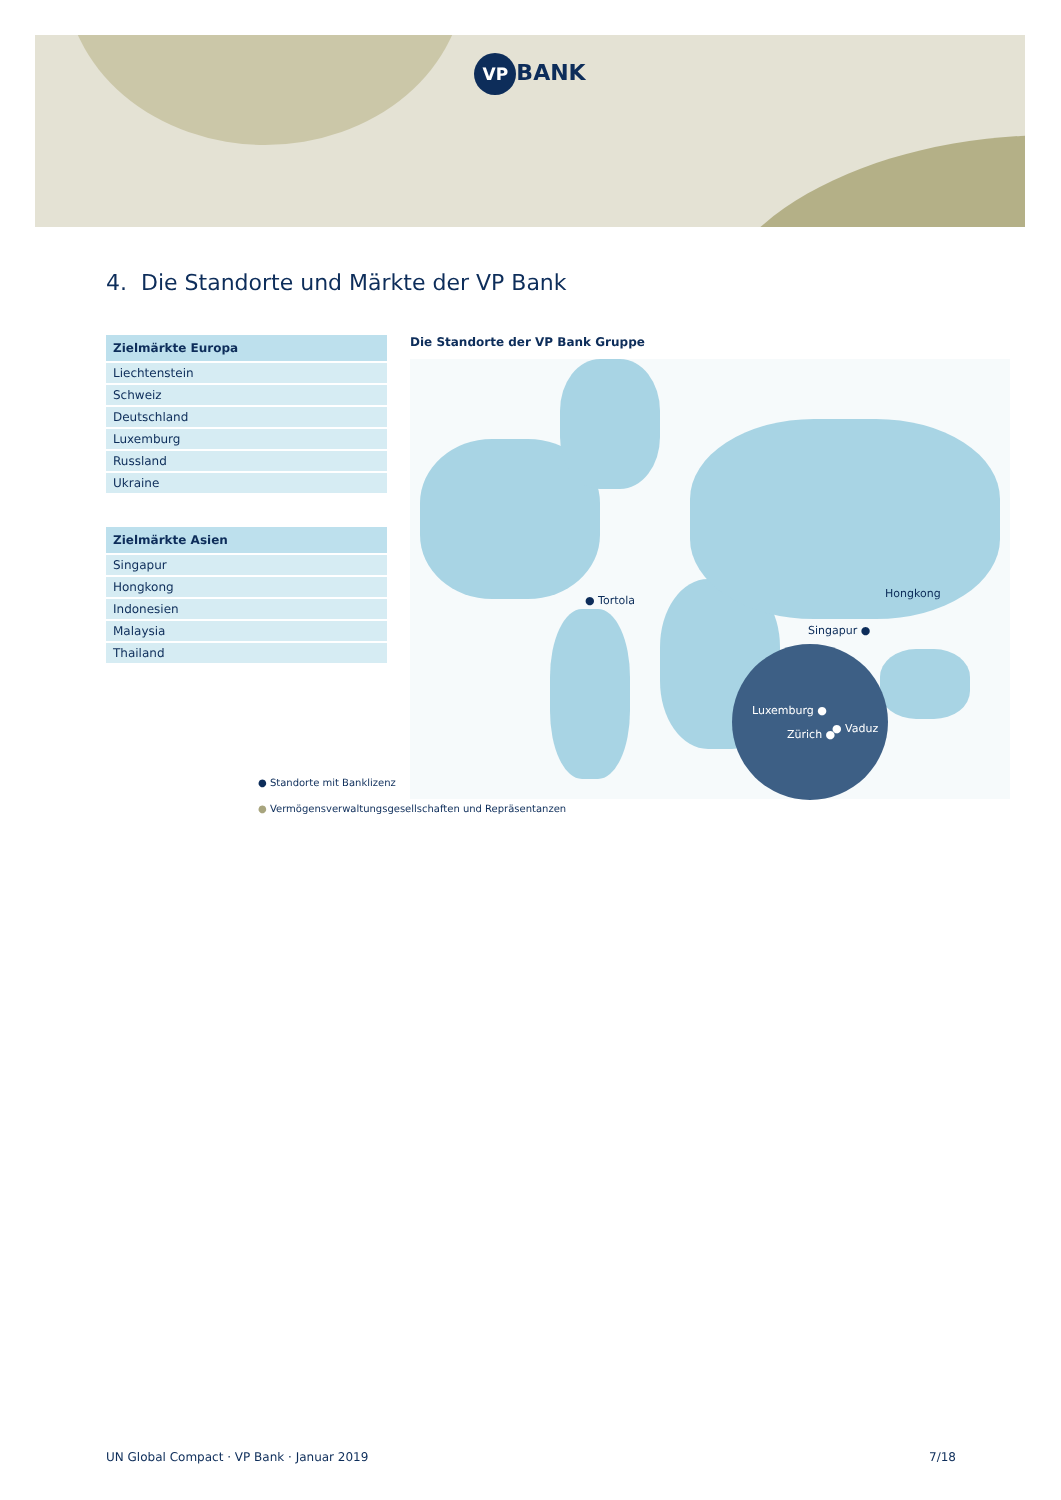VP BANK
4. Die Standorte und Märkte der VP Bank
| Zielmärkte Europa |
| --- |
| Liechtenstein |
| Schweiz |
| Deutschland |
| Luxemburg |
| Russland |
| Ukraine |
| Zielmärkte Asien |
| --- |
| Singapur |
| Hongkong |
| Indonesien |
| Malaysia |
| Thailand |
Die Standorte der VP Bank Gruppe
● Tortola
Hongkong
Singapur ●
Luxemburg ●
Zürich ● ● Vaduz
● Standorte mit Banklizenz
● Vermögensverwaltungsgesellschaften und Repräsentanzen
UN Global Compact · VP Bank · Januar 2019 7/18